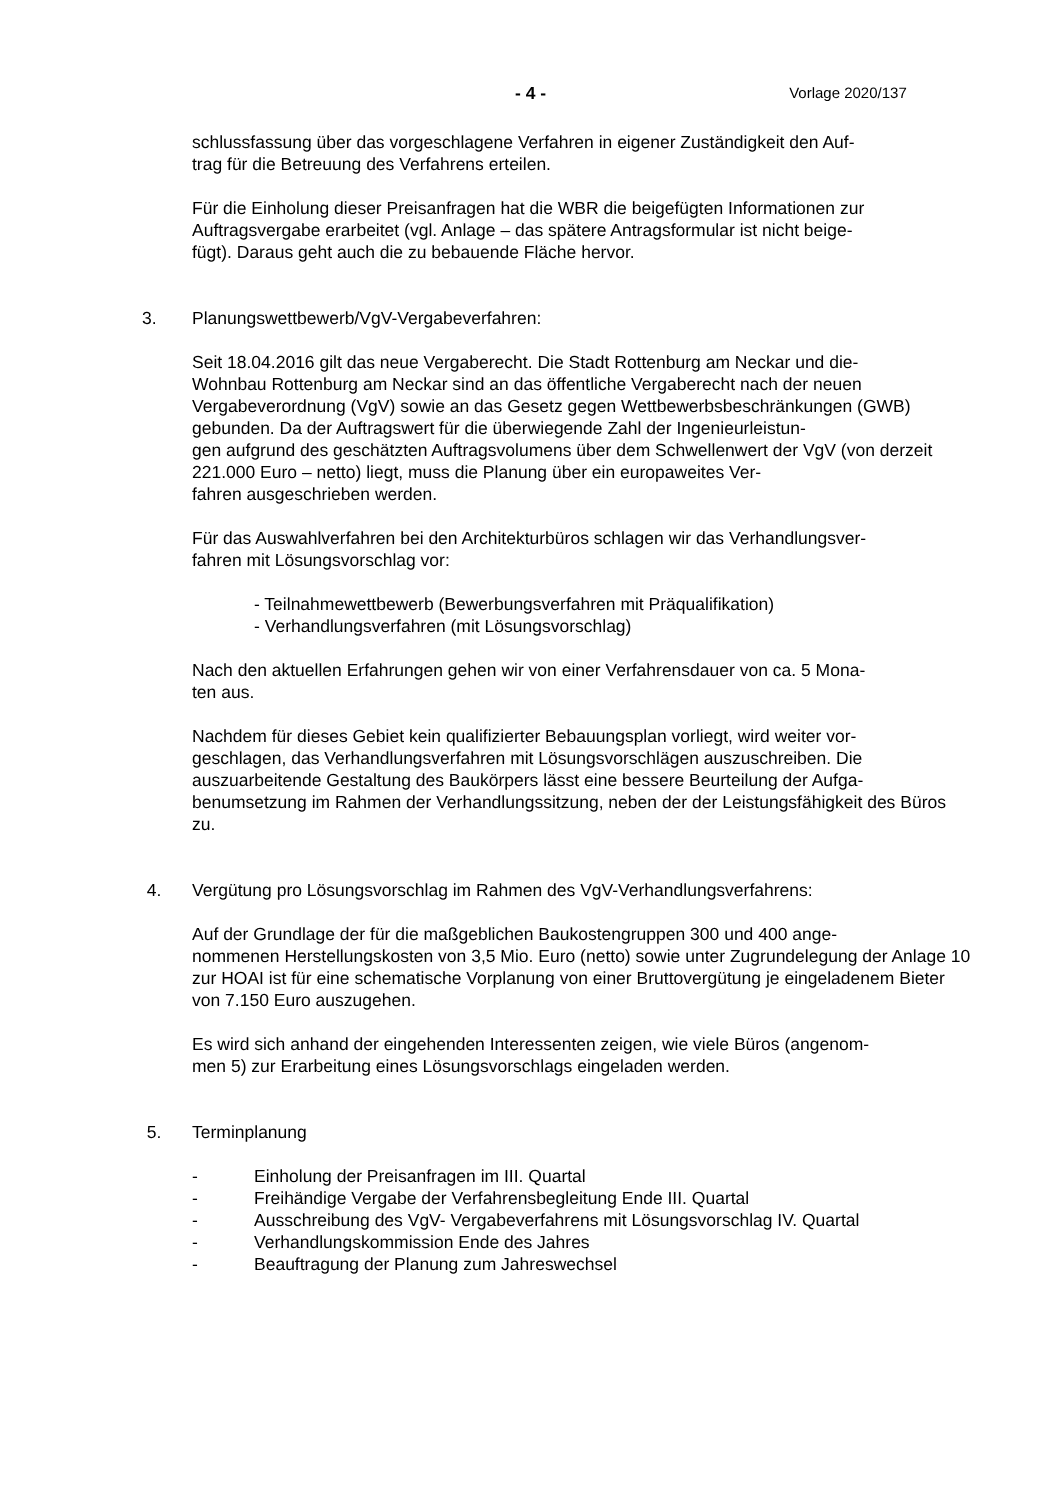- 4 - Vorlage 2020/137
schlussfassung über das vorgeschlagene Verfahren in eigener Zuständigkeit den Auf-
trag für die Betreuung des Verfahrens erteilen.
Für die Einholung dieser Preisanfragen hat die WBR die beigefügten Informationen zur Auftragsvergabe erarbeitet (vgl. Anlage – das spätere Antragsformular ist nicht beige-
fügt). Daraus geht auch die zu bebauende Fläche hervor.
3. Planungswettbewerb/VgV-Vergabeverfahren:
Seit 18.04.2016 gilt das neue Vergaberecht. Die Stadt Rottenburg am Neckar und die-
Wohnbau Rottenburg am Neckar sind an das öffentliche Vergaberecht nach der neuen Vergabeverordnung (VgV) sowie an das Gesetz gegen Wettbewerbsbeschränkungen (GWB) gebunden. Da der Auftragswert für die überwiegende Zahl der Ingenieurleistun-
gen aufgrund des geschätzten Auftragsvolumens über dem Schwellenwert der VgV (von derzeit 221.000 Euro – netto) liegt, muss die Planung über ein europaweites Ver-
fahren ausgeschrieben werden.
Für das Auswahlverfahren bei den Architekturbüros schlagen wir das Verhandlungsver-
fahren mit Lösungsvorschlag vor:
- Teilnahmewettbewerb (Bewerbungsverfahren mit Präqualifikation)
- Verhandlungsverfahren (mit Lösungsvorschlag)
Nach den aktuellen Erfahrungen gehen wir von einer Verfahrensdauer von ca. 5 Mona-
ten aus.
Nachdem für dieses Gebiet kein qualifizierter Bebauungsplan vorliegt, wird weiter vor-
geschlagen, das Verhandlungsverfahren mit Lösungsvorschlägen auszuschreiben. Die auszuarbeitende Gestaltung des Baukörpers lässt eine bessere Beurteilung der Aufga-
benumsetzung im Rahmen der Verhandlungssitzung, neben der der Leistungsfähigkeit des Büros zu.
4. Vergütung pro Lösungsvorschlag im Rahmen des VgV-Verhandlungsverfahrens:
Auf der Grundlage der für die maßgeblichen Baukostengruppen 300 und 400 ange-
nommenen Herstellungskosten von 3,5 Mio. Euro (netto) sowie unter Zugrundelegung der Anlage 10 zur HOAI ist für eine schematische Vorplanung von einer Bruttovergütung je eingeladenem Bieter von 7.150 Euro auszugehen.
Es wird sich anhand der eingehenden Interessenten zeigen, wie viele Büros (angenom-
men 5) zur Erarbeitung eines Lösungsvorschlags eingeladen werden.
5. Terminplanung
- Einholung der Preisanfragen im III. Quartal
- Freihändige Vergabe der Verfahrensbegleitung Ende III. Quartal
- Ausschreibung des VgV- Vergabeverfahrens mit Lösungsvorschlag IV. Quartal
- Verhandlungskommission Ende des Jahres
- Beauftragung der Planung zum Jahreswechsel